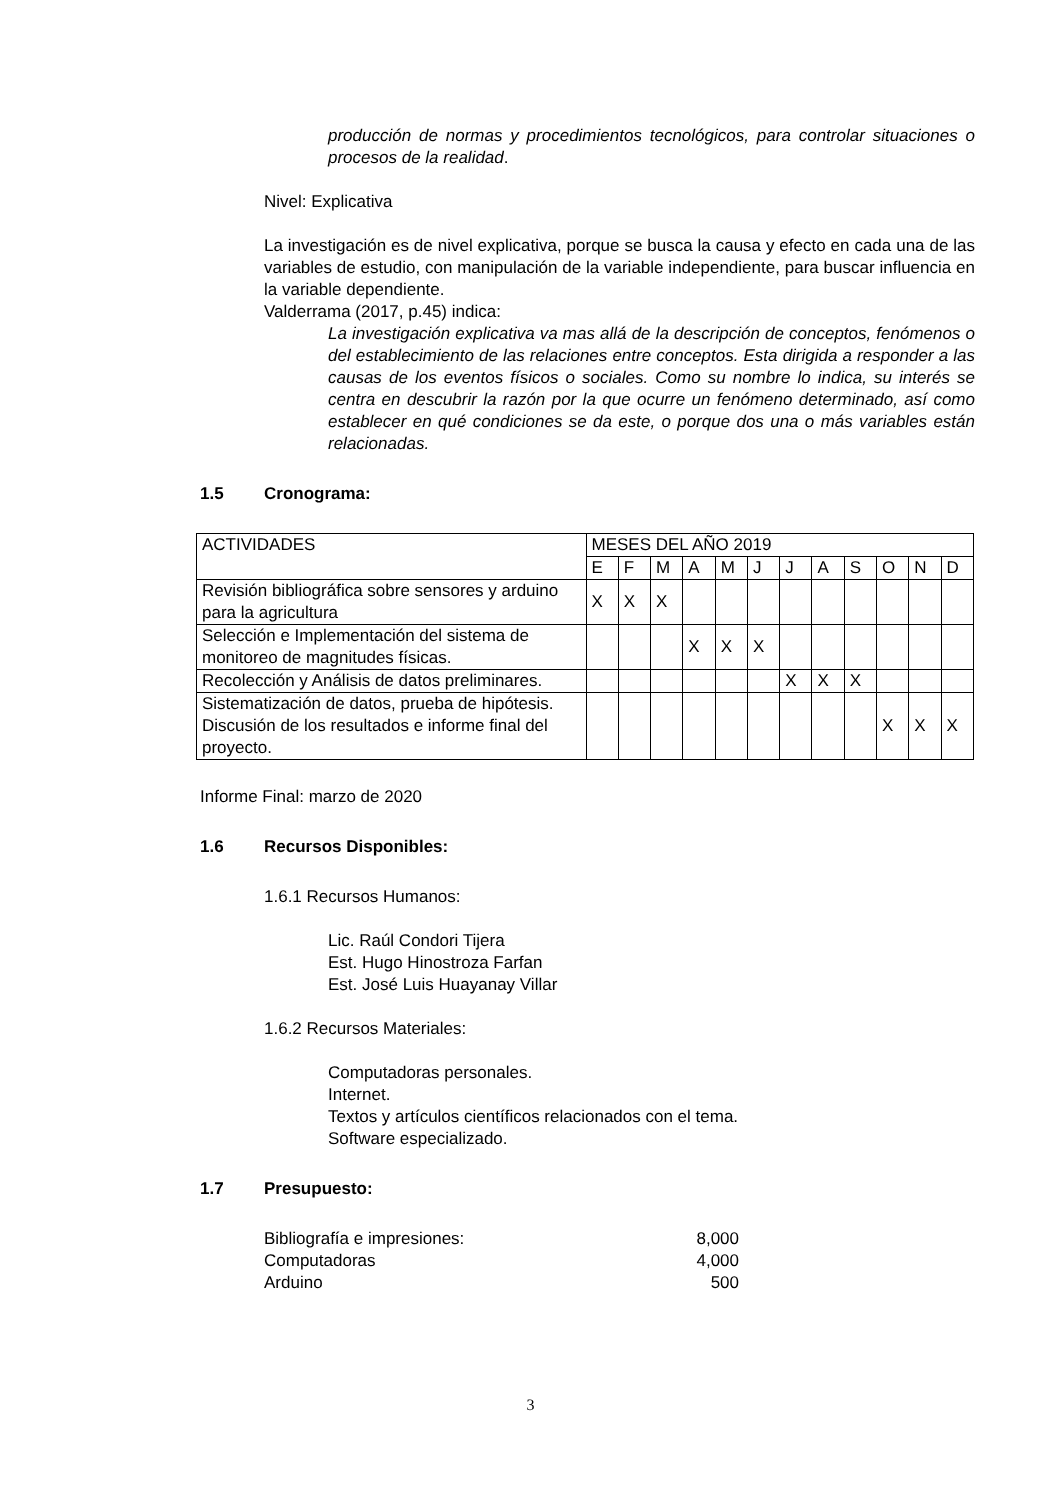producción de normas y procedimientos tecnológicos, para controlar situaciones o procesos de la realidad.
Nivel: Explicativa
La investigación es de nivel explicativa, porque se busca la causa y efecto en cada una de las variables de estudio, con manipulación de la variable independiente, para buscar influencia en la variable dependiente.
Valderrama (2017, p.45) indica:
La investigación explicativa va mas allá de la descripción de conceptos, fenómenos o del establecimiento de las relaciones entre conceptos. Esta dirigida a responder a las causas de los eventos físicos o sociales. Como su nombre lo indica, su interés se centra en descubrir la razón por la que ocurre un fenómeno determinado, así como establecer en qué condiciones se da este, o porque dos una o más variables están relacionadas.
1.5 Cronograma:
| ACTIVIDADES | MESES DEL AÑO 2019 | | | | | | | | | | | |
| | E | F | M | A | M | J | J | A | S | O | N | D |
| Revisión bibliográfica sobre sensores y arduino para la agricultura | X | X | X | | | | | | | | | |
| Selección e Implementación del sistema de monitoreo de magnitudes físicas. | | | | X | X | X | | | | | | |
| Recolección y Análisis de datos preliminares. | | | | | | | X | X | X | | | |
| Sistematización de datos, prueba de hipótesis. Discusión de los resultados e informe final del proyecto. | | | | | | | | | | X | X | X |
Informe Final: marzo de 2020
1.6 Recursos Disponibles:
1.6.1 Recursos Humanos:
Lic. Raúl Condori Tijera
Est. Hugo Hinostroza Farfan
Est. José Luis Huayanay Villar
1.6.2 Recursos Materiales:
Computadoras personales.
Internet.
Textos y artículos científicos relacionados con el tema.
Software especializado.
1.7 Presupuesto:
Bibliografía e impresiones: 8,000
Computadoras 4,000
Arduino 500
3